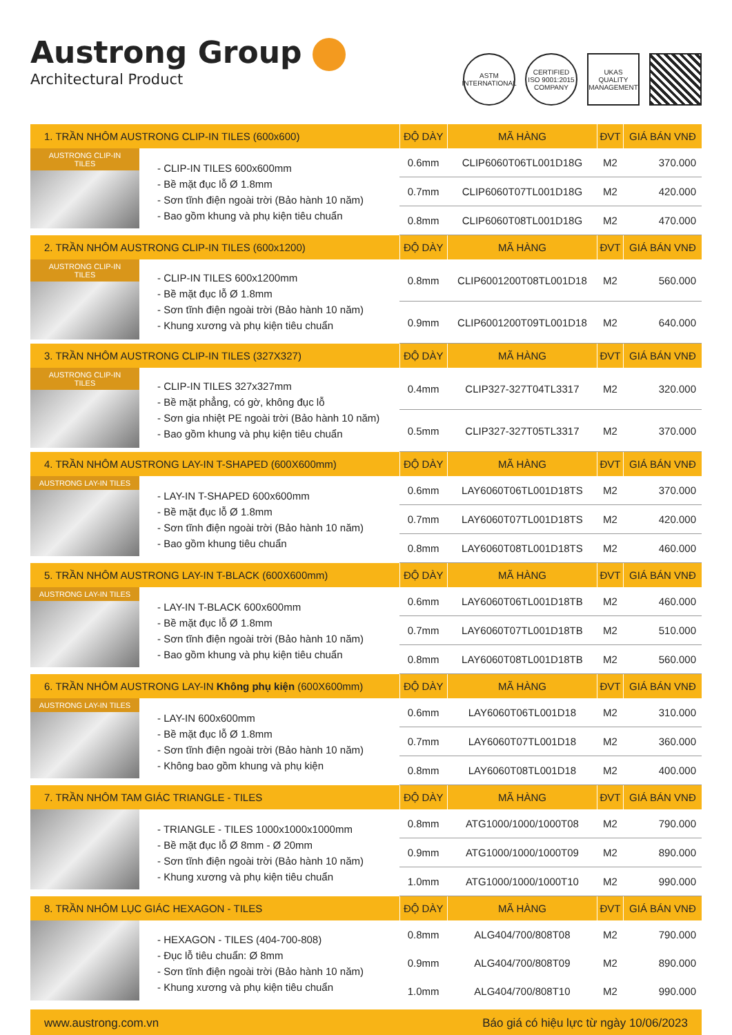Austrong Group
Architectural Product
ASTM INTERNATIONAL
CERTIFIED ISO 9001:2015 COMPANY
UKAS QUALITY MANAGEMENT
| 1. TRẦN NHÔM AUSTRONG CLIP-IN TILES (600x600) | | ĐỘ DÀY | MÃ HÀNG | ĐVT | GIÁ BÁN VNĐ |
| --- | --- | --- | --- | --- | --- |
| AUSTRONG CLIP-IN TILES | - CLIP-IN TILES 600x600mm - Bề mặt đục lỗ Ø 1.8mm - Sơn tĩnh điện ngoài trời (Bảo hành 10 năm) - Bao gồm khung và phụ kiện tiêu chuẩn | 0.6mm | CLIP6060T06TL001D18G | M2 | 370.000 |
| | | 0.7mm | CLIP6060T07TL001D18G | M2 | 420.000 |
| | | 0.8mm | CLIP6060T08TL001D18G | M2 | 470.000 |
| 2. TRẦN NHÔM AUSTRONG CLIP-IN TILES (600x1200) | | ĐỘ DÀY | MÃ HÀNG | ĐVT | GIÁ BÁN VNĐ |
| AUSTRONG CLIP-IN TILES | - CLIP-IN TILES 600x1200mm - Bề mặt đục lỗ Ø 1.8mm - Sơn tĩnh điện ngoài trời (Bảo hành 10 năm) - Khung xương và phụ kiện tiêu chuẩn | 0.8mm | CLIP6001200T08TL001D18 | M2 | 560.000 |
| | | 0.9mm | CLIP6001200T09TL001D18 | M2 | 640.000 |
| 3. TRẦN NHÔM AUSTRONG CLIP-IN TILES (327X327) | | ĐỘ DÀY | MÃ HÀNG | ĐVT | GIÁ BÁN VNĐ |
| AUSTRONG CLIP-IN TILES | - CLIP-IN TILES 327x327mm - Bề mặt phẳng, có gờ, không đục lỗ - Sơn gia nhiệt PE ngoài trời (Bảo hành 10 năm) - Bao gồm khung và phụ kiện tiêu chuẩn | 0.4mm | CLIP327-327T04TL3317 | M2 | 320.000 |
| | | 0.5mm | CLIP327-327T05TL3317 | M2 | 370.000 |
| 4. TRẦN NHÔM AUSTRONG LAY-IN T-SHAPED (600X600mm) | | ĐỘ DÀY | MÃ HÀNG | ĐVT | GIÁ BÁN VNĐ |
| AUSTRONG LAY-IN TILES | - LAY-IN T-SHAPED 600x600mm - Bề mặt đục lỗ Ø 1.8mm - Sơn tĩnh điện ngoài trời (Bảo hành 10 năm) - Bao gồm khung tiêu chuẩn | 0.6mm | LAY6060T06TL001D18TS | M2 | 370.000 |
| | | 0.7mm | LAY6060T07TL001D18TS | M2 | 420.000 |
| | | 0.8mm | LAY6060T08TL001D18TS | M2 | 460.000 |
| 5. TRẦN NHÔM AUSTRONG LAY-IN T-BLACK (600X600mm) | | ĐỘ DÀY | MÃ HÀNG | ĐVT | GIÁ BÁN VNĐ |
| AUSTRONG LAY-IN TILES | - LAY-IN T-BLACK 600x600mm - Bề mặt đục lỗ Ø 1.8mm - Sơn tĩnh điện ngoài trời (Bảo hành 10 năm) - Bao gồm khung và phụ kiện tiêu chuẩn | 0.6mm | LAY6060T06TL001D18TB | M2 | 460.000 |
| | | 0.7mm | LAY6060T07TL001D18TB | M2 | 510.000 |
| | | 0.8mm | LAY6060T08TL001D18TB | M2 | 560.000 |
| 6. TRẦN NHÔM AUSTRONG LAY-IN Không phụ kiện (600X600mm) | | ĐỘ DÀY | MÃ HÀNG | ĐVT | GIÁ BÁN VNĐ |
| AUSTRONG LAY-IN TILES | - LAY-IN 600x600mm - Bề mặt đục lỗ Ø 1.8mm - Sơn tĩnh điện ngoài trời (Bảo hành 10 năm) - Không bao gồm khung và phụ kiện | 0.6mm | LAY6060T06TL001D18 | M2 | 310.000 |
| | | 0.7mm | LAY6060T07TL001D18 | M2 | 360.000 |
| | | 0.8mm | LAY6060T08TL001D18 | M2 | 400.000 |
| 7. TRẦN NHÔM TAM GIÁC TRIANGLE - TILES | | ĐỘ DÀY | MÃ HÀNG | ĐVT | GIÁ BÁN VNĐ |
| | - TRIANGLE - TILES 1000x1000x1000mm - Bề mặt đục lỗ Ø 8mm - Ø 20mm - Sơn tĩnh điện ngoài trời (Bảo hành 10 năm) - Khung xương và phụ kiện tiêu chuẩn | 0.8mm | ATG1000/1000/1000T08 | M2 | 790.000 |
| | | 0.9mm | ATG1000/1000/1000T09 | M2 | 890.000 |
| | | 1.0mm | ATG1000/1000/1000T10 | M2 | 990.000 |
| 8. TRẦN NHÔM LỤC GIÁC HEXAGON - TILES | | ĐỘ DÀY | MÃ HÀNG | ĐVT | GIÁ BÁN VNĐ |
| | - HEXAGON - TILES (404-700-808) - Đục lỗ tiêu chuẩn: Ø 8mm - Sơn tĩnh điện ngoài trời (Bảo hành 10 năm) - Khung xương và phụ kiện tiêu chuẩn | 0.8mm | ALG404/700/808T08 | M2 | 790.000 |
| | | 0.9mm | ALG404/700/808T09 | M2 | 890.000 |
| | | 1.0mm | ALG404/700/808T10 | M2 | 990.000 |
www.austrong.com.vn Báo giá có hiệu lực từ ngày 10/06/2023